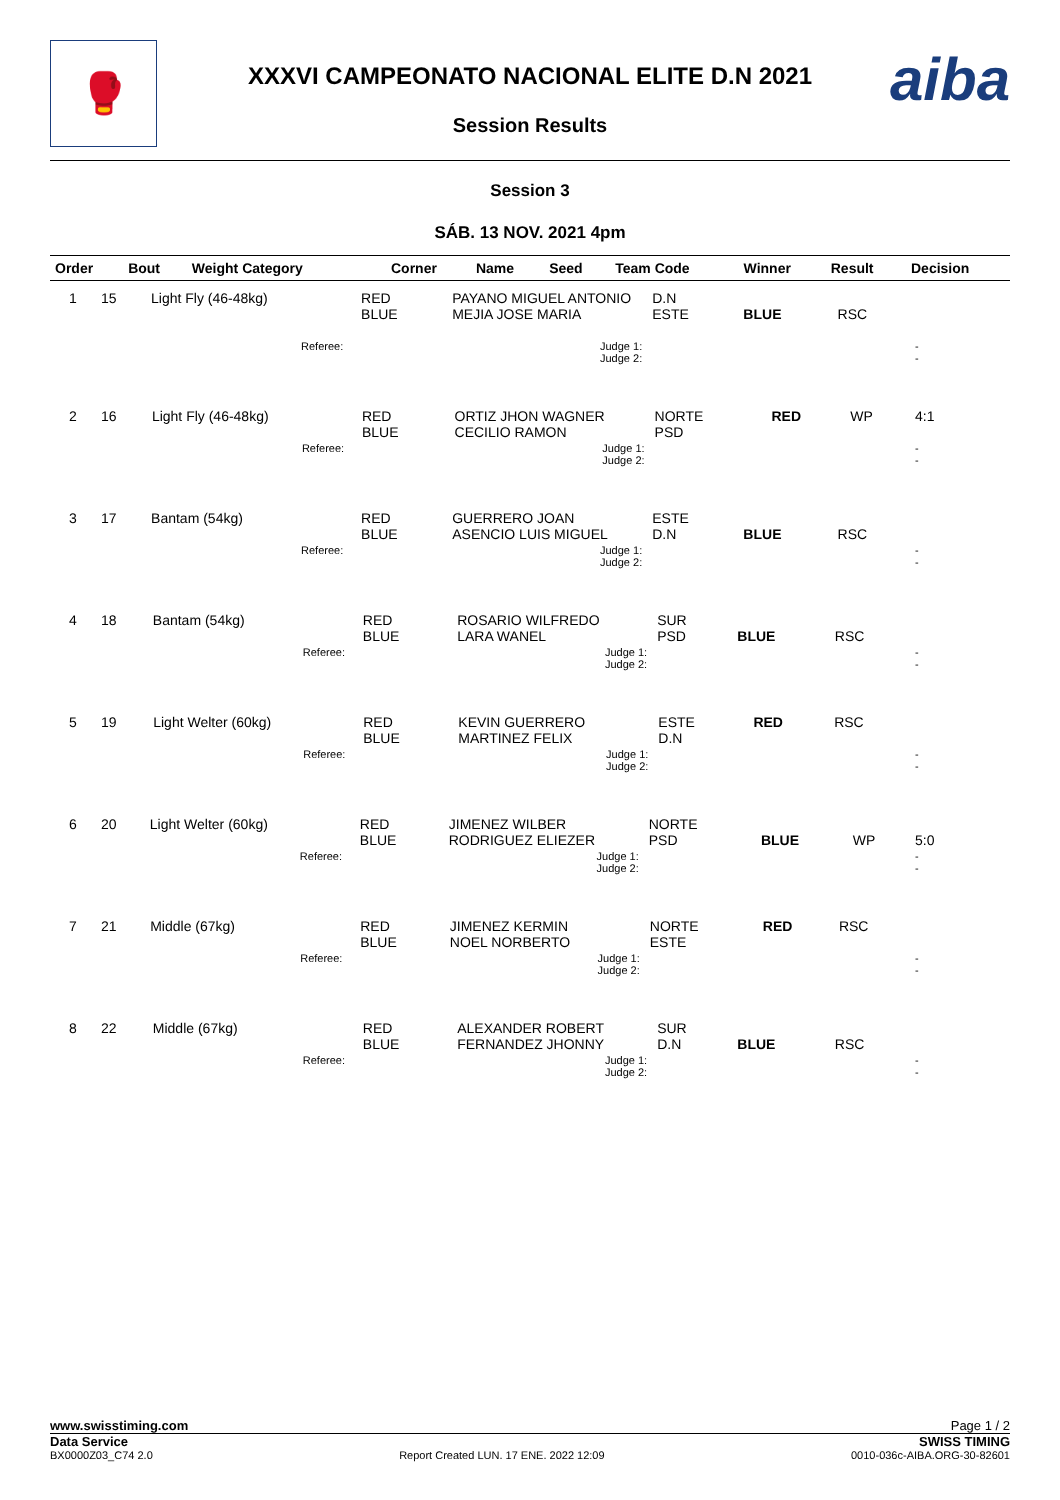🥊 aiba
XXXVI CAMPEONATO NACIONAL ELITE D.N 2021
Session Results
Session 3
SÁB. 13 NOV. 2021 4pm
| Order | Bout | Weight Category | | Corner | Name | Seed | Team Code | Winner | Result | Decision |
| --- | --- | --- | --- | --- | --- | --- | --- | --- | --- | --- |
| 1 | 15 | Light Fly (46-48kg) | | RED BLUE | PAYANO MIGUEL ANTONIO MEJIA JOSE MARIA | D.N ESTE | BLUE | RSC | |
| | | | Referee: | | Judge 1: Judge 2: | | | | - - |
| 2 | 16 | Light Fly (46-48kg) | | RED BLUE | ORTIZ JHON WAGNER CECILIO RAMON | NORTE PSD | RED | WP | 4:1 |
| | | | Referee: | | Judge 1: Judge 2: | | | | - - |
| 3 | 17 | Bantam (54kg) | | RED BLUE | GUERRERO JOAN ASENCIO LUIS MIGUEL | ESTE D.N | BLUE | RSC | |
| | | | Referee: | | Judge 1: Judge 2: | | | | - - |
| 4 | 18 | Bantam (54kg) | | RED BLUE | ROSARIO WILFREDO LARA WANEL | SUR PSD | BLUE | RSC | |
| | | | Referee: | | Judge 1: Judge 2: | | | | - - |
| 5 | 19 | Light Welter (60kg) | | RED BLUE | KEVIN GUERRERO MARTINEZ FELIX | ESTE D.N | RED | RSC | |
| | | | Referee: | | Judge 1: Judge 2: | | | | - - |
| 6 | 20 | Light Welter (60kg) | | RED BLUE | JIMENEZ WILBER RODRIGUEZ ELIEZER | NORTE PSD | BLUE | WP | 5:0 |
| | | | Referee: | | Judge 1: Judge 2: | | | | - - |
| 7 | 21 | Middle (67kg) | | RED BLUE | JIMENEZ KERMIN NOEL NORBERTO | NORTE ESTE | RED | RSC | |
| | | | Referee: | | Judge 1: Judge 2: | | | | - - |
| 8 | 22 | Middle (67kg) | | RED BLUE | ALEXANDER ROBERT FERNANDEZ JHONNY | SUR D.N | BLUE | RSC | |
| | | | Referee: | | Judge 1: Judge 2: | | | | - - |
www.swisstiming.com Page 1 / 2
Data Service SWISS TIMING
BX0000Z03_C74 2.0 Report Created LUN. 17 ENE. 2022 12:09 0010-036c-AIBA.ORG-30-82601